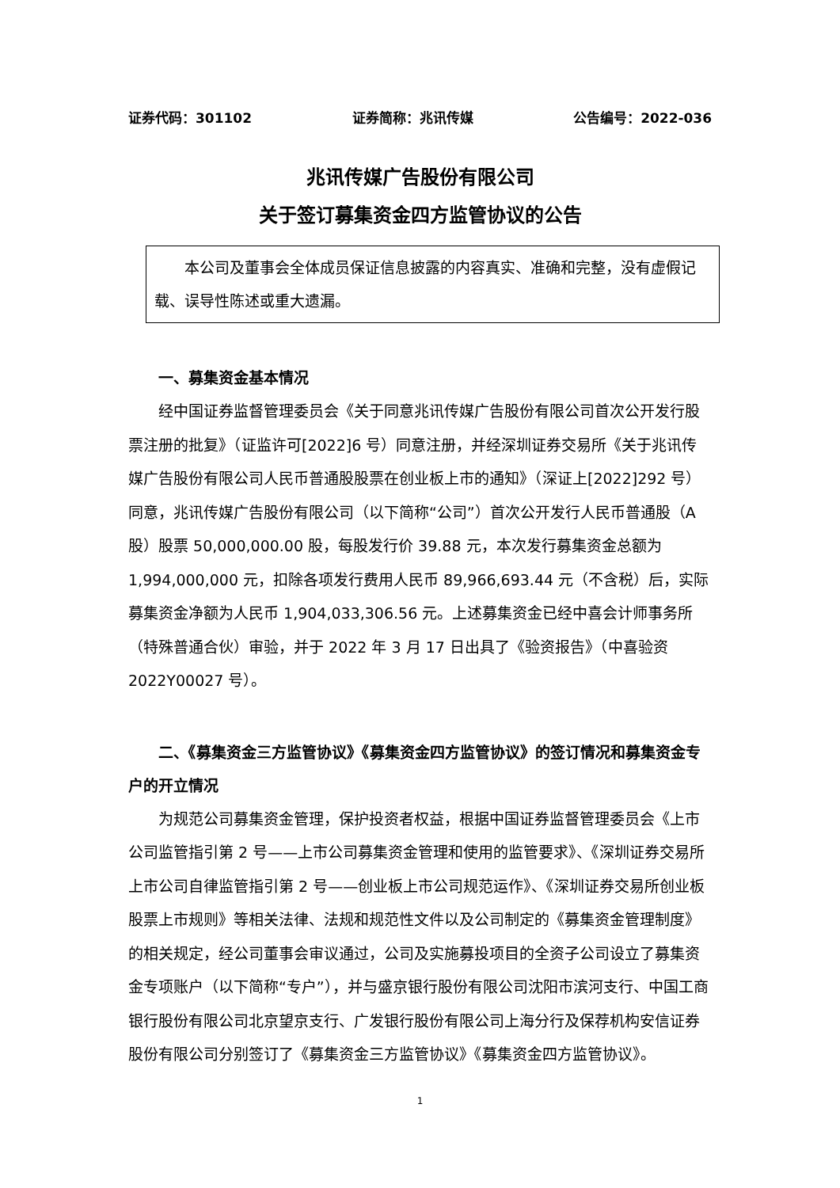证券代码：301102 证券简称：兆讯传媒 公告编号：2022-036
兆讯传媒广告股份有限公司
关于签订募集资金四方监管协议的公告
本公司及董事会全体成员保证信息披露的内容真实、准确和完整，没有虚假记载、误导性陈述或重大遗漏。
一、募集资金基本情况
经中国证券监督管理委员会《关于同意兆讯传媒广告股份有限公司首次公开发行股票注册的批复》（证监许可[2022]6 号）同意注册，并经深圳证券交易所《关于兆讯传媒广告股份有限公司人民币普通股股票在创业板上市的通知》（深证上[2022]292 号）同意，兆讯传媒广告股份有限公司（以下简称“公司”）首次公开发行人民币普通股（A 股）股票 50,000,000.00 股，每股发行价 39.88 元，本次发行募集资金总额为 1,994,000,000 元，扣除各项发行费用人民币 89,966,693.44 元（不含税）后，实际募集资金净额为人民币 1,904,033,306.56 元。上述募集资金已经中喜会计师事务所（特殊普通合伙）审验，并于 2022 年 3 月 17 日出具了《验资报告》（中喜验资 2022Y00027 号）。
二、《募集资金三方监管协议》《募集资金四方监管协议》的签订情况和募集资金专户的开立情况
为规范公司募集资金管理，保护投资者权益，根据中国证券监督管理委员会《上市公司监管指引第 2 号——上市公司募集资金管理和使用的监管要求》、《深圳证券交易所上市公司自律监管指引第 2 号——创业板上市公司规范运作》、《深圳证券交易所创业板股票上市规则》等相关法律、法规和规范性文件以及公司制定的《募集资金管理制度》的相关规定，经公司董事会审议通过，公司及实施募投项目的全资子公司设立了募集资金专项账户（以下简称“专户”），并与盛京银行股份有限公司沈阳市滨河支行、中国工商银行股份有限公司北京望京支行、广发银行股份有限公司上海分行及保荐机构安信证券股份有限公司分别签订了《募集资金三方监管协议》《募集资金四方监管协议》。
1